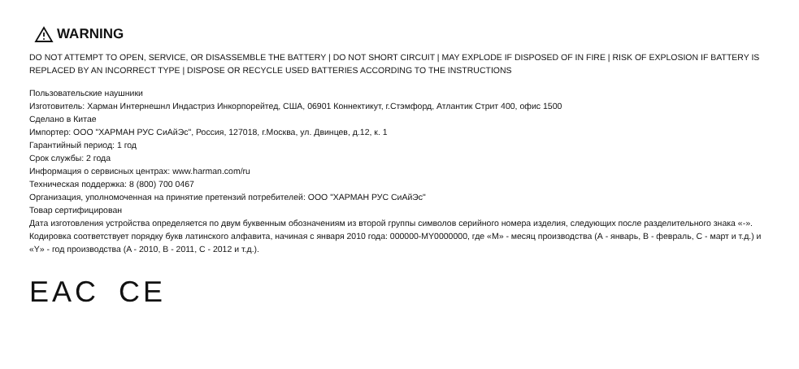WARNING
DO NOT ATTEMPT TO OPEN, SERVICE, OR DISASSEMBLE THE BATTERY | DO NOT SHORT CIRCUIT | MAY EXPLODE IF DISPOSED OF IN FIRE | RISK OF EXPLOSION IF BATTERY IS REPLACED BY AN INCORRECT TYPE | DISPOSE OR RECYCLE USED BATTERIES ACCORDING TO THE INSTRUCTIONS
Пользовательские наушники
Изготовитель: Харман Интернешнл Индастриз Инкорпорейтед, США, 06901 Коннектикут, г.Стэмфорд, Атлантик Стрит 400, офис 1500
Сделано в Китае
Импортер: ООО "ХАРМАН РУС СиАйЭс", Россия, 127018, г.Москва, ул. Двинцев, д.12, к. 1
Гарантийный период: 1 год
Срок службы: 2 года
Информация о сервисных центрах: www.harman.com/ru
Техническая поддержка: 8 (800) 700 0467
Организация, уполномоченная на принятие претензий потребителей: ООО "ХАРМАН РУС СиАйЭс"
Товар сертифицирован
Дата изготовления устройства определяется по двум буквенным обозначениям из второй группы символов серийного номера изделия, следующих после разделительного знака «-». Кодировка соответствует порядку букв латинского алфавита, начиная с января 2010 года: 000000-MY0000000, где «M» - месяц производства (А - январь, B - февраль, C - март и т.д.) и «Y» - год производства (A - 2010, B - 2011, C - 2012 и т.д.).
EAC CE